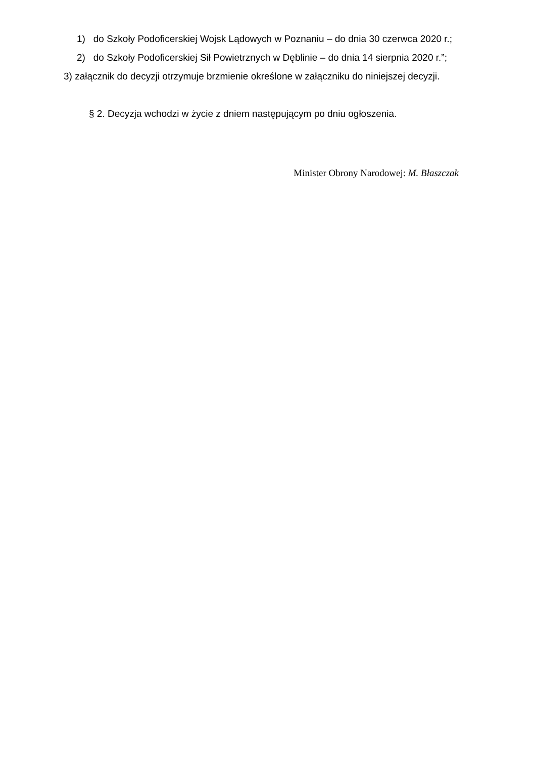1) do Szkoły Podoficerskiej Wojsk Lądowych w Poznaniu – do dnia 30 czerwca 2020 r.;
2) do Szkoły Podoficerskiej Sił Powietrznych w Dęblinie – do dnia 14 sierpnia 2020 r.”;
3) załącznik do decyzji otrzymuje brzmienie określone w załączniku do niniejszej decyzji.
§ 2. Decyzja wchodzi w życie z dniem następującym po dniu ogłoszenia.
Minister Obrony Narodowej: M. Błaszczak